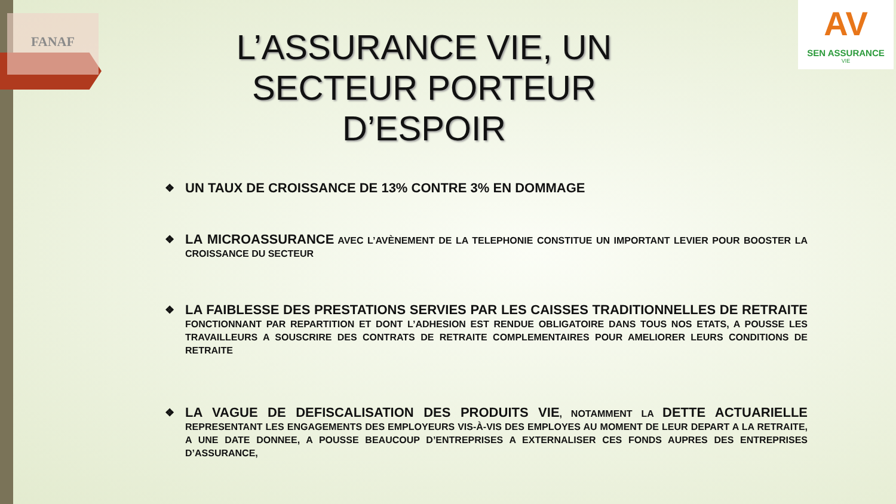FANAF
AV
SEN ASSURANCE
VIE
L’ASSURANCE VIE, UN SECTEUR PORTEUR D’ESPOIR
❖ UN TAUX DE CROISSANCE DE 13% CONTRE 3% EN DOMMAGE
❖ LA MICROASSURANCE AVEC L’AVÈNEMENT DE LA TELEPHONIE CONSTITUE UN IMPORTANT LEVIER POUR BOOSTER LA CROISSANCE DU SECTEUR
❖ LA FAIBLESSE DES PRESTATIONS SERVIES PAR LES CAISSES TRADITIONNELLES DE RETRAITE FONCTIONNANT PAR REPARTITION ET DONT L’ADHESION EST RENDUE OBLIGATOIRE DANS TOUS NOS ETATS, A POUSSE LES TRAVAILLEURS A SOUSCRIRE DES CONTRATS DE RETRAITE COMPLEMENTAIRES POUR AMELIORER LEURS CONDITIONS DE RETRAITE
❖ LA VAGUE DE DEFISCALISATION DES PRODUITS VIE, NOTAMMENT LA DETTE ACTUARIELLE REPRESENTANT LES ENGAGEMENTS DES EMPLOYEURS VIS-À-VIS DES EMPLOYES AU MOMENT DE LEUR DEPART A LA RETRAITE, A UNE DATE DONNEE, A POUSSE BEAUCOUP D’ENTREPRISES A EXTERNALISER CES FONDS AUPRES DES ENTREPRISES D’ASSURANCE,